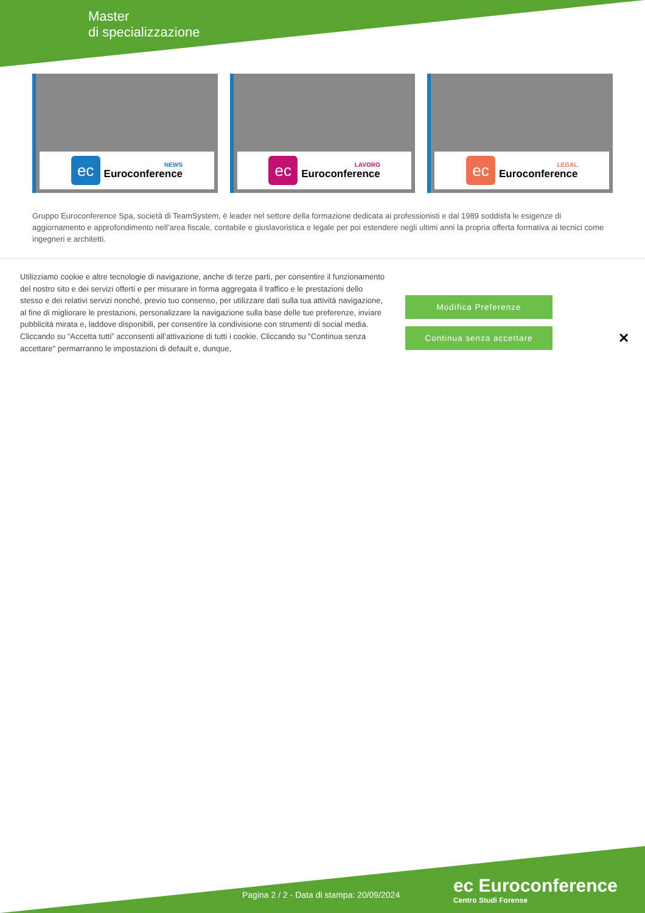Master
di specializzazione
ec
NEWS
Euroconference
ec
LAVORO
Euroconference
ec
LEGAL
Euroconference
Gruppo Euroconference Spa, società di TeamSystem, è leader nel settore della formazione dedicata ai professionisti e dal 1989 soddisfa le esigenze di aggiornamento e approfondimento nell’area fiscale, contabile e giuslavoristica e legale per poi estendere negli ultimi anni la propria offerta formativa ai tecnici come ingegneri e architetti.
Utilizziamo cookie e altre tecnologie di navigazione, anche di terze parti, per consentire il funzionamento del nostro sito e dei servizi offerti e per misurare in forma aggregata il traffico e le prestazioni dello stesso e dei relativi servizi nonché, previo tuo consenso, per utilizzare dati sulla tua attività navigazione, al fine di migliorare le prestazioni, personalizzare la navigazione sulla base delle tue preferenze, inviare pubblicità mirata e, laddove disponibili, per consentire la condivisione con strumenti di social media. Cliccando su “Accetta tutti” acconsenti all’attivazione di tutti i cookie. Cliccando su "Continua senza accettare" permarranno le impostazioni di default e, dunque,
Modifica Preferenze
Continua senza accettare
✕
Pagina 2 / 2 - Data di stampa: 20/09/2024
ec Euroconference
Centro Studi Forense